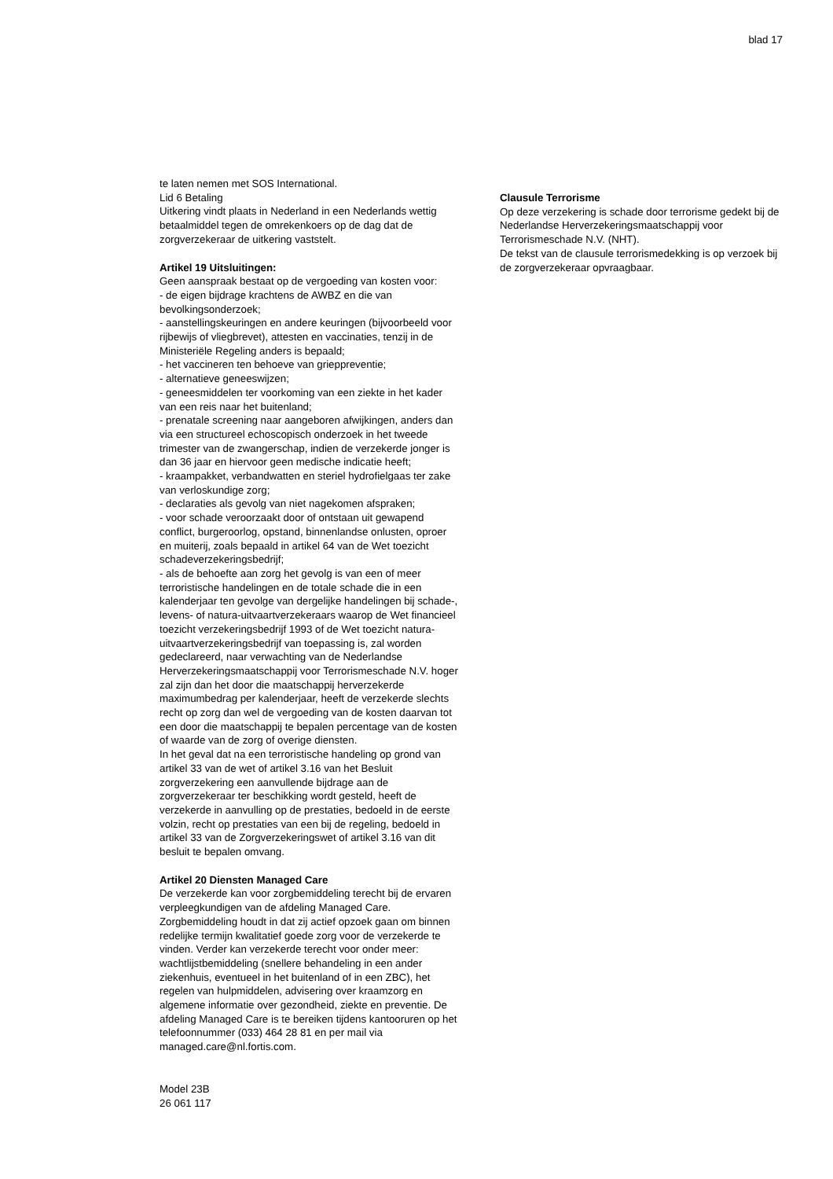blad 17
te laten nemen met SOS International.
Lid 6 Betaling
Uitkering vindt plaats in Nederland in een Nederlands wettig betaalmiddel tegen de omrekenkoers op de dag dat de zorgverzekeraar de uitkering vaststelt.
Artikel 19 Uitsluitingen:
Geen aanspraak bestaat op de vergoeding van kosten voor:
- de eigen bijdrage krachtens de AWBZ en die van bevolkingsonderzoek;
- aanstellingskeuringen en andere keuringen (bijvoorbeeld voor rijbewijs of vliegbrevet), attesten en vaccinaties, tenzij in de Ministeriële Regeling anders is bepaald;
- het vaccineren ten behoeve van grieppreventie;
- alternatieve geneeswijzen;
- geneesmiddelen ter voorkoming van een ziekte in het kader van een reis naar het buitenland;
- prenatale screening naar aangeboren afwijkingen, anders dan via een structureel echoscopisch onderzoek in het tweede trimester van de zwangerschap, indien de verzekerde jonger is dan 36 jaar en hiervoor geen medische indicatie heeft;
- kraampakket, verbandwatten en steriel hydrofielgaas ter zake van verloskundige zorg;
- declaraties als gevolg van niet nagekomen afspraken;
- voor schade veroorzaakt door of ontstaan uit gewapend conflict, burgeroorlog, opstand, binnenlandse onlusten, oproer en muiterij, zoals bepaald in artikel 64 van de Wet toezicht schadeverzekeringsbedrijf;
- als de behoefte aan zorg het gevolg is van een of meer terroristische handelingen en de totale schade die in een kalenderjaar ten gevolge van dergelijke handelingen bij schade-, levens- of natura-uitvaartverzekeraars waarop de Wet financieel toezicht verzekeringsbedrijf 1993 of de Wet toezicht natura- uitvaartverzekeringsbedrijf van toepassing is, zal worden gedeclareerd, naar verwachting van de Nederlandse Herverzekeringsmaatschappij voor Terrorismeschade N.V. hoger zal zijn dan het door die maatschappij herverzekerde maximumbedrag per kalenderjaar, heeft de verzekerde slechts recht op zorg dan wel de vergoeding van de kosten daarvan tot een door die maatschappij te bepalen percentage van de kosten of waarde van de zorg of overige diensten.
In het geval dat na een terroristische handeling op grond van artikel 33 van de wet of artikel 3.16 van het Besluit zorgverzekering een aanvullende bijdrage aan de zorgverzekeraar ter beschikking wordt gesteld, heeft de verzekerde in aanvulling op de prestaties, bedoeld in de eerste volzin, recht op prestaties van een bij de regeling, bedoeld in artikel 33 van de Zorgverzekeringswet of artikel 3.16 van dit besluit te bepalen omvang.
Artikel 20 Diensten Managed Care
De verzekerde kan voor zorgbemiddeling terecht bij de ervaren verpleegkundigen van de afdeling Managed Care. Zorgbemiddeling houdt in dat zij actief opzoek gaan om binnen redelijke termijn kwalitatief goede zorg voor de verzekerde te vinden. Verder kan verzekerde terecht voor onder meer: wachtlijstbemiddeling (snellere behandeling in een ander ziekenhuis, eventueel in het buitenland of in een ZBC), het regelen van hulpmiddelen, advisering over kraamzorg en algemene informatie over gezondheid, ziekte en preventie. De afdeling Managed Care is te bereiken tijdens kantooruren op het telefoonnummer (033) 464 28 81 en per mail via managed.care@nl.fortis.com.
Model 23B
26 061 117
Clausule Terrorisme
Op deze verzekering is schade door terrorisme gedekt bij de Nederlandse Herverzekeringsmaatschappij voor Terrorismeschade N.V. (NHT).
De tekst van de clausule terrorismedekking is op verzoek bij de zorgverzekeraar opvraagbaar.